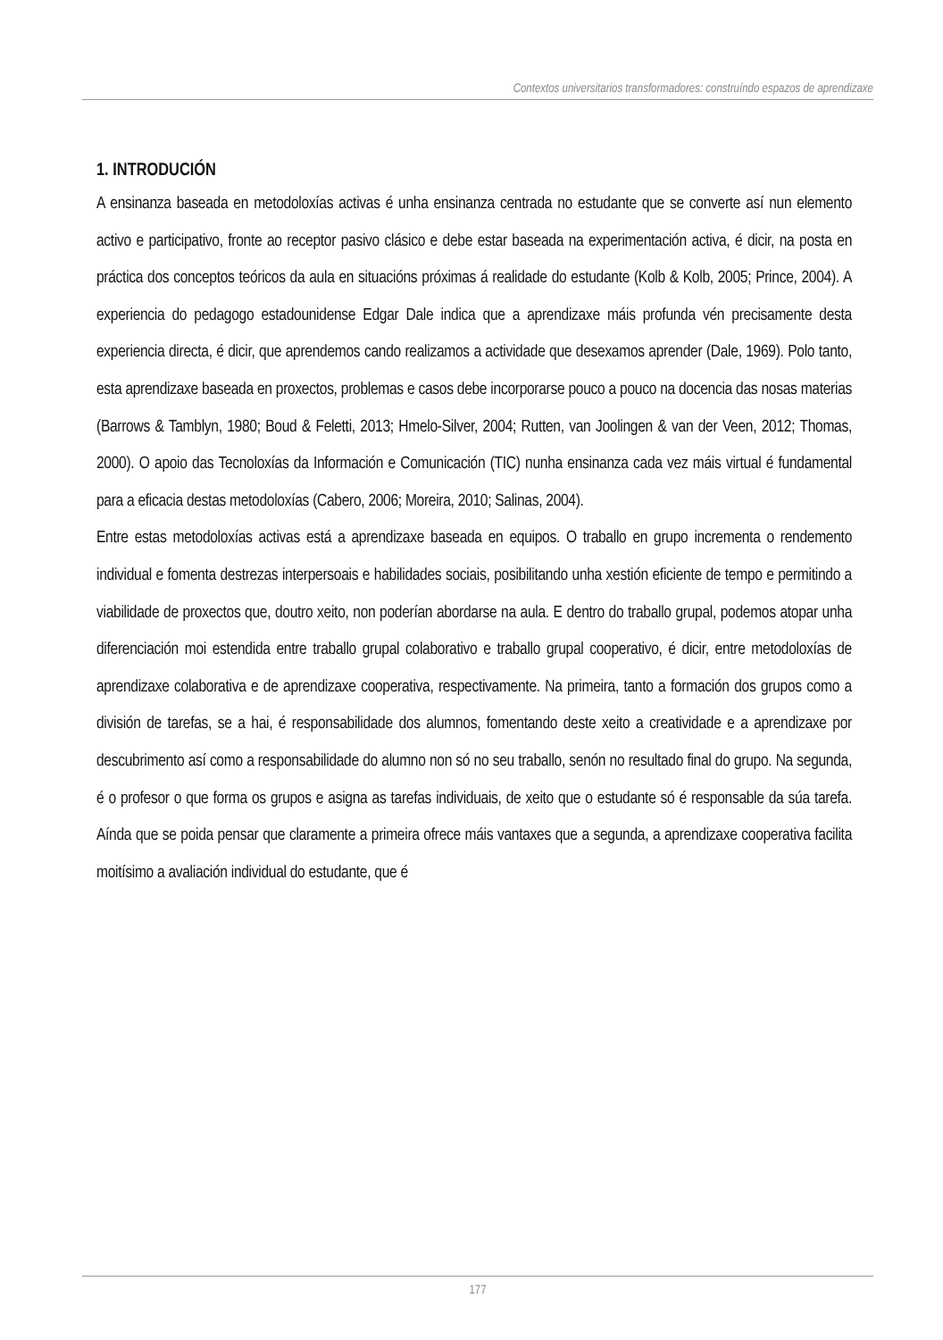Contextos universitarios transformadores: construíndo espazos de aprendizaxe
1. INTRODUCIÓN
A ensinanza baseada en metodoloxías activas é unha ensinanza centrada no estudante que se converte así nun elemento activo e participativo, fronte ao receptor pasivo clásico e debe estar baseada na experimentación activa, é dicir, na posta en práctica dos conceptos teóricos da aula en situacións próximas á realidade do estudante (Kolb & Kolb, 2005; Prince, 2004). A experiencia do pedagogo estadounidense Edgar Dale indica que a aprendizaxe máis profunda vén precisamente desta experiencia directa, é dicir, que aprendemos cando realizamos a actividade que desexamos aprender (Dale, 1969). Polo tanto, esta aprendizaxe baseada en proxectos, problemas e casos debe incorporarse pouco a pouco na docencia das nosas materias (Barrows & Tamblyn, 1980; Boud & Feletti, 2013; Hmelo-Silver, 2004; Rutten, van Joolingen & van der Veen, 2012; Thomas, 2000). O apoio das Tecnoloxías da Información e Comunicación (TIC) nunha ensinanza cada vez máis virtual é fundamental para a eficacia destas metodoloxías (Cabero, 2006; Moreira, 2010; Salinas, 2004).
Entre estas metodoloxías activas está a aprendizaxe baseada en equipos. O traballo en grupo incrementa o rendemento individual e fomenta destrezas interpersoais e habilidades sociais, posibilitando unha xestión eficiente de tempo e permitindo a viabilidade de proxectos que, doutro xeito, non poderían abordarse na aula. E dentro do traballo grupal, podemos atopar unha diferenciación moi estendida entre traballo grupal colaborativo e traballo grupal cooperativo, é dicir, entre metodoloxías de aprendizaxe colaborativa e de aprendizaxe cooperativa, respectivamente. Na primeira, tanto a formación dos grupos como a división de tarefas, se a hai, é responsabilidade dos alumnos, fomentando deste xeito a creatividade e a aprendizaxe por descubrimento así como a responsabilidade do alumno non só no seu traballo, senón no resultado final do grupo. Na segunda, é o profesor o que forma os grupos e asigna as tarefas individuais, de xeito que o estudante só é responsable da súa tarefa. Aínda que se poida pensar que claramente a primeira ofrece máis vantaxes que a segunda, a aprendizaxe cooperativa facilita moitísimo a avaliación individual do estudante, que é
177